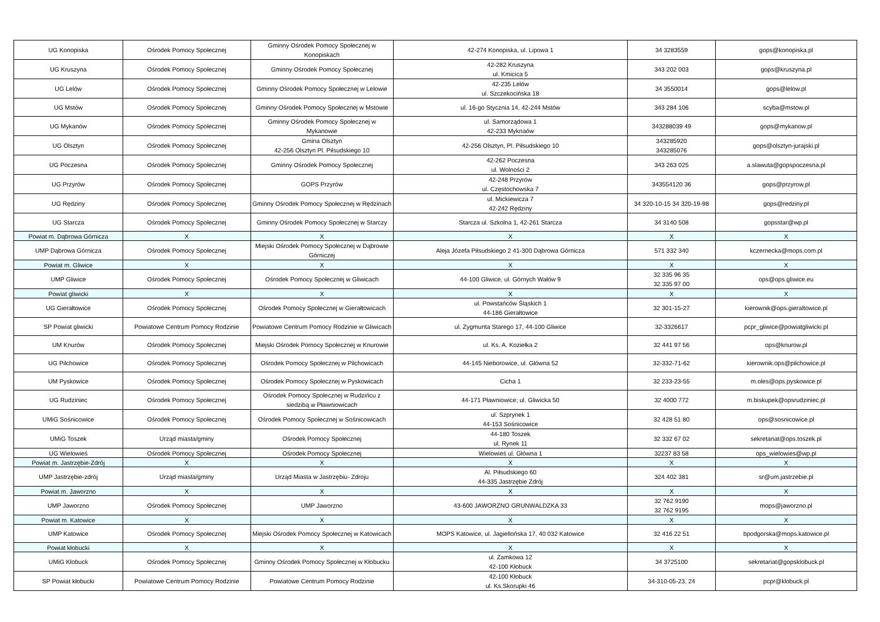| UG Konopiska | Ośrodek Pomocy Społecznej | Gminny Ośrodek Pomocy Społecznej w Konopiskach | 42-274 Konopiska, ul. Lipowa 1 | 34 3283559 | gops@konopiska.pl |
| UG Kruszyna | Ośrodek Pomocy Społecznej | Gminny Ośrodek Pomocy Społecznej | 42-282 Kruszyna ul. Kmicica 5 | 343 202 003 | gops@kruszyna.pl |
| UG Lelów | Ośrodek Pomocy Społecznej | Gminny Ośrodek Pomocy Społecznej w Lelowie | 42-235 Lelów ul. Szczekocińska 18 | 34 3550014 | gops@lelow.pl |
| UG Mstów | Ośrodek Pomocy Społecznej | Gminny Ośrodek Pomocy Społecznej w Mstowie | ul. 16-go Stycznia 14, 42-244 Mstów | 343 284 106 | scyba@mstow.pl |
| UG Mykanów | Ośrodek Pomocy Społecznej | Gminny Ośrodek Pomocy Społecznej w Mykanowie | ul. Samorządowa 1 42-233 Myknaów | 343288039 49 | gops@mykanow.pl |
| UG Olsztyn | Ośrodek Pomocy Społecznej | Gmina Olsztyn 42-256 Olsztyn Pl. Piłsudskiego 10 | 42-256 Olsztyn, Pl. Piłsudskiego 10 | 343285920 343285076 | gops@olsztyn-jurajski.pl |
| UG Poczesna | Ośrodek Pomocy Społecznej | Gminny Ośrodek Pomocy Społecznej | 42-262 Poczesna ul. Wolności 2 | 343 263 025 | a.slawuta@gopspoczesna.pl |
| UG Przyrów | Ośrodek Pomocy Społecznej | GOPS Przyrów | 42-248 Przyrów ul. Częstochowska 7 | 343554120 36 | gops@przyrow.pl |
| UG Rędziny | Ośrodek Pomocy Społecznej | Gminny Ośrodek Pomocy Społecznej w Rędzinach | ul. Mickiewicza 7 42-242 Rędziny | 34 320-10-15 34 320-19-98 | gops@redziny.pl |
| UG Starcza | Ośrodek Pomocy Społecznej | Gminny Ośrodek Pomocy Społecznej w Starczy | Starcza ul. Szkolna 1, 42-261 Starcza | 34 3140 508 | gopsstar@wp.pl |
| Powiat m. Dąbrowa Górnicza | X | X | X | X | X |
| UMP Dąbrowa Górnicza | Ośrodek Pomocy Społecznej | Miejski Ośrodek Pomocy Społecznej w Dąbrowie Górniczej | Aleja Józefa Piłsudskiego 2 41-300 Dąbrowa Górnicza | 571 332 340 | kczernecka@mops.com.pl |
| Powiat m. Gliwice | X | X | X | X | X |
| UMP Gliwice | Ośrodek Pomocy Społecznej | Ośrodek Pomocy Społecznej w Gliwicach | 44-100 Gliwice, ul. Górnych Wałów 9 | 32 335 96 35 32 335 97 00 | ops@ops.gliwice.eu |
| Powiat gliwicki | X | X | X | X | X |
| UG Gierałtowice | Ośrodek Pomocy Społecznej | Ośrodek Pomocy Społecznej w Gierałtowicach | ul. Powstańców Śląskich 1 44-186 Gierałtowice | 32 301-15-27 | kierownik@ops.gieraltowice.pl |
| SP Powiat gliwicki | Powiatowe Centrum Pomocy Rodzinie | Powiatowe Centrum Pomocy Rodzinie w Gliwicach | ul. Zygmunta Starego 17, 44-100 Gliwice | 32-3326617 | pcpr_gliwice@powiatgliwicki.pl |
| UM Knurów | Ośrodek Pomocy Społecznej | Miejski Ośrodek Pomocy Społecznej w Knurowie | ul. Ks. A. Koziełka 2 | 32 441 97 56 | ops@knurow.pl |
| UG Pilchowice | Ośrodek Pomocy Społecznej | Ośrodek Pomocy Społecznej w Pilchowicach | 44-145 Nieborowice, ul. Główna 52 | 32-332-71-62 | kierownik.ops@pilchowice.pl |
| UM Pyskowice | Ośrodek Pomocy Społecznej | Ośrodek Pomocy Społecznej w Pyskowicach | Cicha 1 | 32 233-23-55 | m.oles@ops.pyskowice.pl |
| UG Rudziniec | Ośrodek Pomocy Społecznej | Ośrodek Pomocy Społecznej w Rudzińcu z siedzibą w Pławniowicach | 44-171 Pławniowice; ul. Gliwicka 50 | 32 4000 772 | m.biskupek@opsrudziniec.pl |
| UMiG Sośnicowice | Ośrodek Pomocy Społecznej | Ośrodek Pomocy Społecznej w Sośnicowicach | ul. Szprynek 1 44-153 Sośnicowice | 32 428 51 80 | ops@sosnicowice.pl |
| UMiG Toszek | Urząd miasta/gminy | Ośrodek Pomocy Społecznej | 44-180 Toszek ul. Rynek 11 | 32 332 67 02 | sekretariat@ops.toszek.pl |
| UG Wielowieś | Ośrodek Pomocy Społecznej | Ośrodek Pomocy Społecznej | Wielowieś ul. Główna 1 | 32237 83 58 | ops_wielowies@wp.pl |
| Powiat m. Jastrzębie-Zdrój | X | X | X | X | X |
| UMP Jastrzębie-zdrój | Urząd miasta/gminy | Urząd Miasta w Jastrzębiu- Zdroju | Al. Piłsudskiego 60 44-335 Jastrzębie Zdrój | 324 402 381 | sr@um.jastrzebie.pl |
| Powiat m. Jaworzno | X | X | X | X | X |
| UMP Jaworzno | Ośrodek Pomocy Społecznej | UMP Jaworzno | 43-600 JAWORZNO GRUNWALDZKA 33 | 32 762 9190 32 762 9195 | mops@jaworzno.pl |
| Powiat m. Katowice | X | X | X | X | X |
| UMP Katowice | Ośrodek Pomocy Społecznej | Miejski Ośrodek Pomocy Społecznej w Katowicach | MOPS Katowice, ul. Jagiellońska 17, 40 032 Katowice | 32 416 22 51 | bpodgorska@mops.katowice.pl |
| Powiat kłobucki | X | X | X | X | X |
| UMiG Kłobuck | Ośrodek Pomocy Społecznej | Gminny Ośrodek Pomocy Społecznej w Kłobucku | ul. Zamkowa 12 42-100 Kłobuck | 34 3725100 | sekretariat@gopsklobuck.pl |
| SP Powiat kłobucki | Powiatowe Centrum Pomocy Rodzinie | Powiatowe Centrum Pomocy Rodzinie | 42-100 Kłobuck ul. Ks.Skorupki 46 | 34-310-05-23, 24 | pcpr@klobuck.pl |